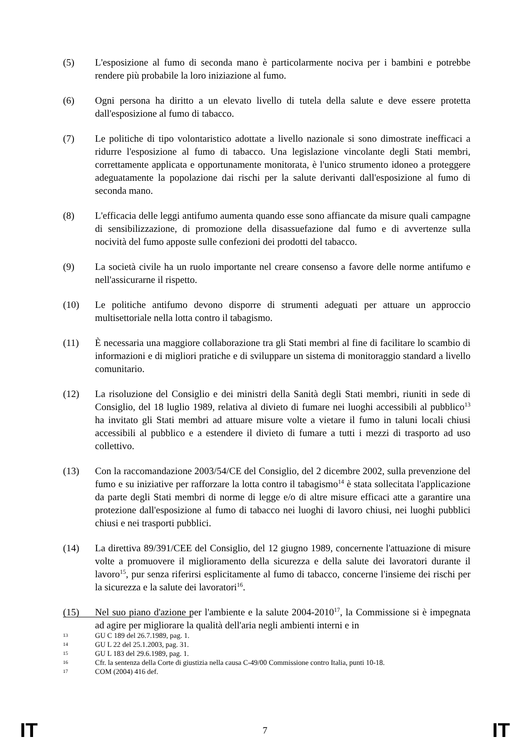(5) L'esposizione al fumo di seconda mano è particolarmente nociva per i bambini e potrebbe rendere più probabile la loro iniziazione al fumo.
(6) Ogni persona ha diritto a un elevato livello di tutela della salute e deve essere protetta dall'esposizione al fumo di tabacco.
(7) Le politiche di tipo volontaristico adottate a livello nazionale si sono dimostrate inefficaci a ridurre l'esposizione al fumo di tabacco. Una legislazione vincolante degli Stati membri, correttamente applicata e opportunamente monitorata, è l'unico strumento idoneo a proteggere adeguatamente la popolazione dai rischi per la salute derivanti dall'esposizione al fumo di seconda mano.
(8) L'efficacia delle leggi antifumo aumenta quando esse sono affiancate da misure quali campagne di sensibilizzazione, di promozione della disassuefazione dal fumo e di avvertenze sulla nocività del fumo apposte sulle confezioni dei prodotti del tabacco.
(9) La società civile ha un ruolo importante nel creare consenso a favore delle norme antifumo e nell'assicurarne il rispetto.
(10) Le politiche antifumo devono disporre di strumenti adeguati per attuare un approccio multisettoriale nella lotta contro il tabagismo.
(11) È necessaria una maggiore collaborazione tra gli Stati membri al fine di facilitare lo scambio di informazioni e di migliori pratiche e di sviluppare un sistema di monitoraggio standard a livello comunitario.
(12) La risoluzione del Consiglio e dei ministri della Sanità degli Stati membri, riuniti in sede di Consiglio, del 18 luglio 1989, relativa al divieto di fumare nei luoghi accessibili al pubblico<sup>13</sup> ha invitato gli Stati membri ad attuare misure volte a vietare il fumo in taluni locali chiusi accessibili al pubblico e a estendere il divieto di fumare a tutti i mezzi di trasporto ad uso collettivo.
(13) Con la raccomandazione 2003/54/CE del Consiglio, del 2 dicembre 2002, sulla prevenzione del fumo e su iniziative per rafforzare la lotta contro il tabagismo<sup>14</sup> è stata sollecitata l'applicazione da parte degli Stati membri di norme di legge e/o di altre misure efficaci atte a garantire una protezione dall'esposizione al fumo di tabacco nei luoghi di lavoro chiusi, nei luoghi pubblici chiusi e nei trasporti pubblici.
(14) La direttiva 89/391/CEE del Consiglio, del 12 giugno 1989, concernente l'attuazione di misure volte a promuovere il miglioramento della sicurezza e della salute dei lavoratori durante il lavoro<sup>15</sup>, pur senza riferirsi esplicitamente al fumo di tabacco, concerne l'insieme dei rischi per la sicurezza e la salute dei lavoratori<sup>16</sup>.
(15) Nel suo piano d'azione per l'ambiente e la salute 2004-2010<sup>17</sup>, la Commissione si è impegnata ad agire per migliorare la qualità dell'aria negli ambienti interni e in
13 GU C 189 del 26.7.1989, pag. 1.
14 GU L 22 del 25.1.2003, pag. 31.
15 GU L 183 del 29.6.1989, pag. 1.
16 Cfr. la sentenza della Corte di giustizia nella causa C-49/00 Commissione contro Italia, punti 10-18.
17 COM (2004) 416 def.
IT 7 IT